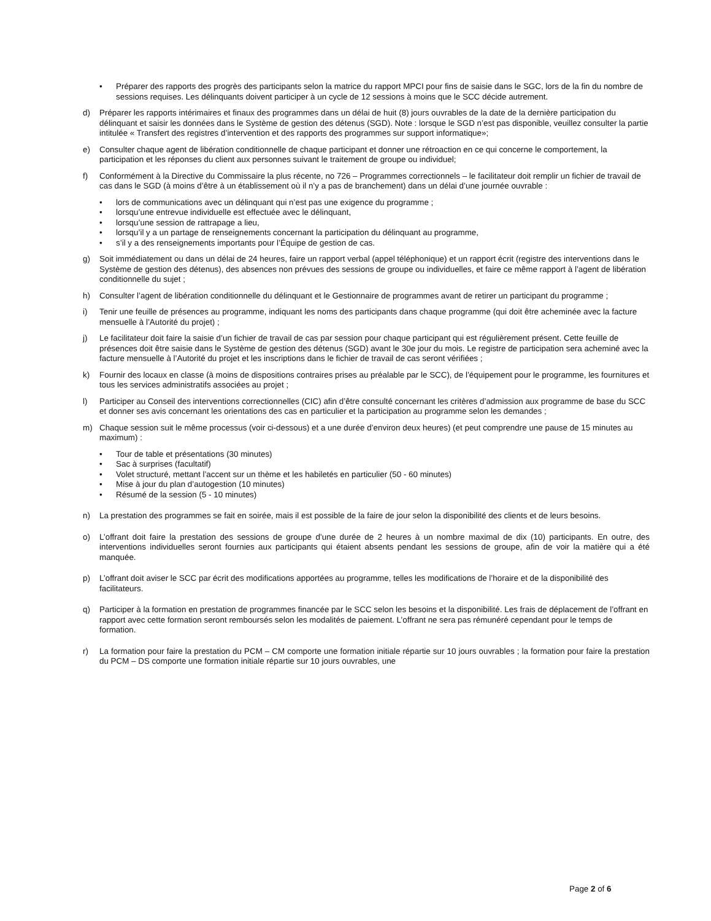• Préparer des rapports des progrès des participants selon la matrice du rapport MPCI pour fins de saisie dans le SGC, lors de la fin du nombre de sessions requises. Les délinquants doivent participer à un cycle de 12 sessions à moins que le SCC décide autrement.
d) Préparer les rapports intérimaires et finaux des programmes dans un délai de huit (8) jours ouvrables de la date de la dernière participation du délinquant et saisir les données dans le Système de gestion des détenus (SGD). Note : lorsque le SGD n’est pas disponible, veuillez consulter la partie intitulée « Transfert des registres d’intervention et des rapports des programmes sur support informatique»;
e) Consulter chaque agent de libération conditionnelle de chaque participant et donner une rétroaction en ce qui concerne le comportement, la participation et les réponses du client aux personnes suivant le traitement de groupe ou individuel;
f) Conformément à la Directive du Commissaire la plus récente, no 726 – Programmes correctionnels – le facilitateur doit remplir un fichier de travail de cas dans le SGD (à moins d’être à un établissement où il n’y a pas de branchement) dans un délai d’une journée ouvrable :
• lors de communications avec un délinquant qui n’est pas une exigence du programme ;
• lorsqu’une entrevue individuelle est effectuée avec le délinquant,
• lorsqu’une session de rattrapage a lieu,
• lorsqu’il y a un partage de renseignements concernant la participation du délinquant au programme,
• s’il y a des renseignements importants pour l’Équipe de gestion de cas.
g) Soit immédiatement ou dans un délai de 24 heures, faire un rapport verbal (appel téléphonique) et un rapport écrit (registre des interventions dans le Système de gestion des détenus), des absences non prévues des sessions de groupe ou individuelles, et faire ce même rapport à l’agent de libération conditionnelle du sujet ;
h) Consulter l’agent de libération conditionnelle du délinquant et le Gestionnaire de programmes avant de retirer un participant du programme ;
i) Tenir une feuille de présences au programme, indiquant les noms des participants dans chaque programme (qui doit être acheminée avec la facture mensuelle à l’Autorité du projet) ;
j) Le facilitateur doit faire la saisie d’un fichier de travail de cas par session pour chaque participant qui est régulièrement présent. Cette feuille de présences doit être saisie dans le Système de gestion des détenus (SGD) avant le 30e jour du mois. Le registre de participation sera acheminé avec la facture mensuelle à l’Autorité du projet et les inscriptions dans le fichier de travail de cas seront vérifiées ;
k) Fournir des locaux en classe (à moins de dispositions contraires prises au préalable par le SCC), de l’équipement pour le programme, les fournitures et tous les services administratifs associées au projet ;
l) Participer au Conseil des interventions correctionnelles (CIC) afin d’être consulté concernant les critères d’admission aux programme de base du SCC et donner ses avis concernant les orientations des cas en particulier et la participation au programme selon les demandes ;
m) Chaque session suit le même processus (voir ci-dessous) et a une durée d’environ deux heures) (et peut comprendre une pause de 15 minutes au maximum) :
• Tour de table et présentations (30 minutes)
• Sac à surprises (facultatif)
• Volet structuré, mettant l’accent sur un thème et les habiletés en particulier (50 - 60 minutes)
• Mise à jour du plan d’autogestion (10 minutes)
• Résumé de la session (5 - 10 minutes)
n) La prestation des programmes se fait en soirée, mais il est possible de la faire de jour selon la disponibilité des clients et de leurs besoins.
o) L’offrant doit faire la prestation des sessions de groupe d’une durée de 2 heures à un nombre maximal de dix (10) participants. En outre, des interventions individuelles seront fournies aux participants qui étaient absents pendant les sessions de groupe, afin de voir la matière qui a été manquée.
p) L’offrant doit aviser le SCC par écrit des modifications apportées au programme, telles les modifications de l’horaire et de la disponibilité des facilitateurs.
q) Participer à la formation en prestation de programmes financée par le SCC selon les besoins et la disponibilité. Les frais de déplacement de l’offrant en rapport avec cette formation seront remboursés selon les modalités de paiement. L’offrant ne sera pas rémunéré cependant pour le temps de formation.
r) La formation pour faire la prestation du PCM – CM comporte une formation initiale répartie sur 10 jours ouvrables ; la formation pour faire la prestation du PCM – DS comporte une formation initiale répartie sur 10 jours ouvrables, une
Page 2 of 6